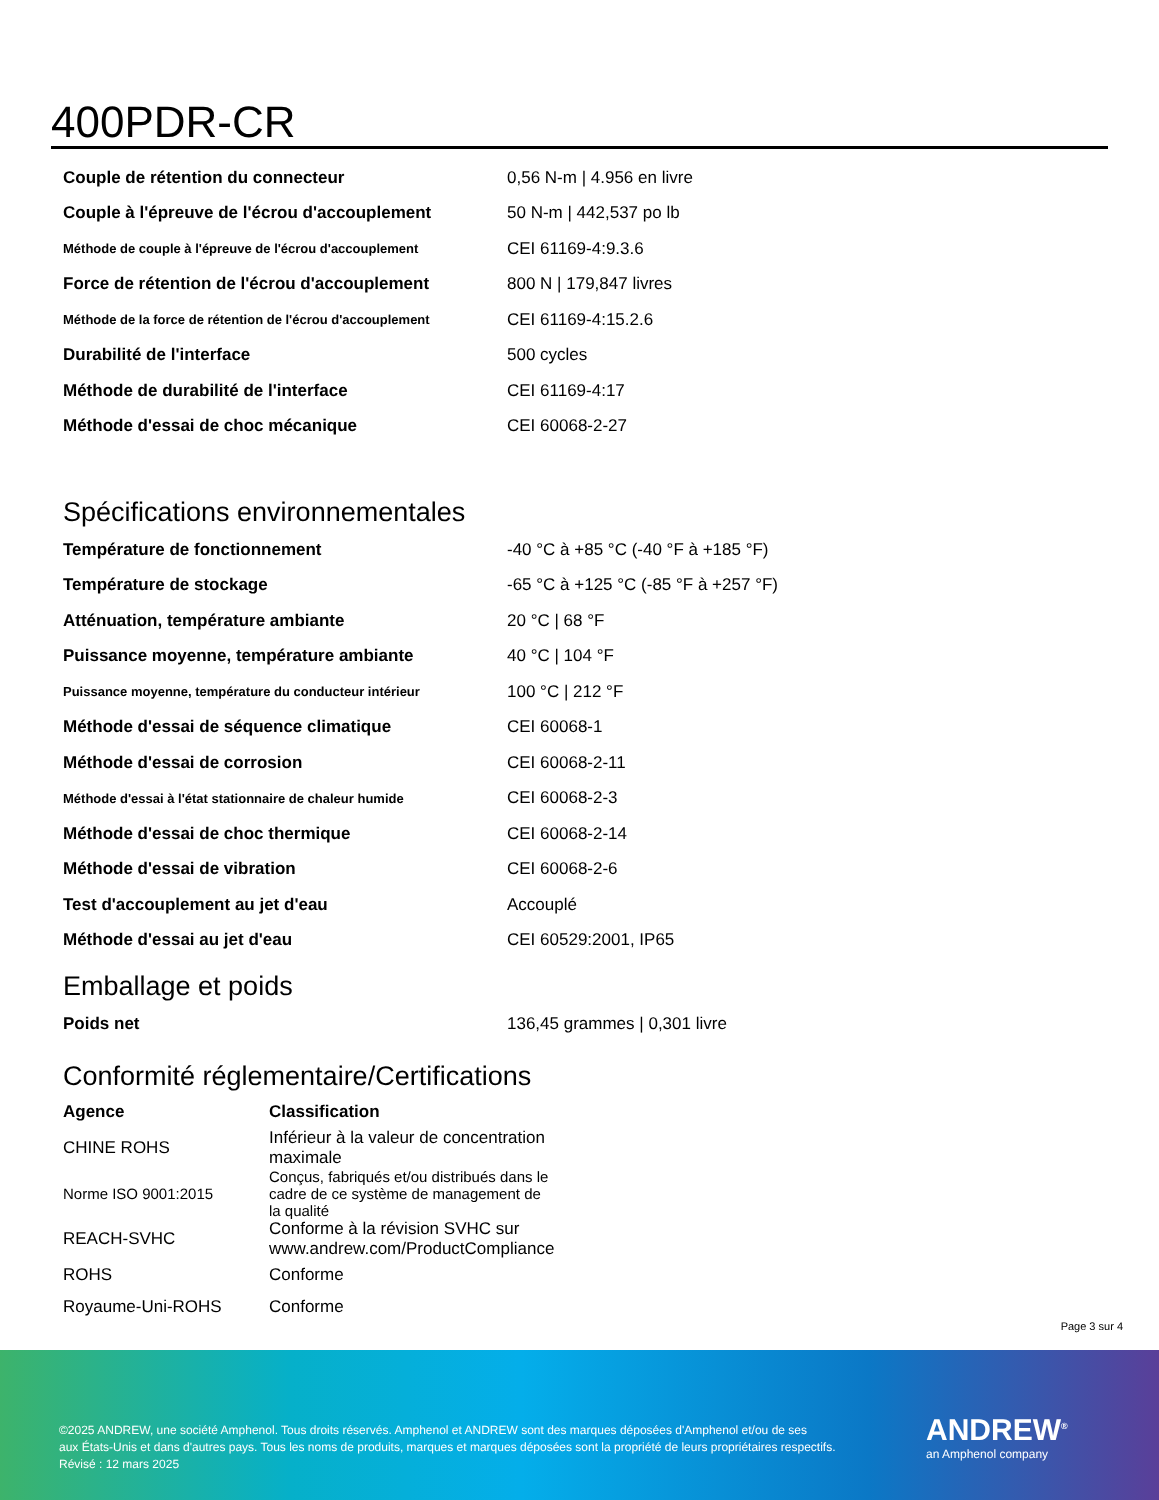400PDR-CR
| Couple de rétention du connecteur | 0,56 N-m / 4.956 en livre |
| Couple à l'épreuve de l'écrou d'accouplement | 50 N-m / 442,537 po lb |
| Méthode de couple à l'épreuve de l'écrou d'accouplement | CEI 61169-4:9.3.6 |
| Force de rétention de l'écrou d'accouplement | 800 N / 179,847 livres |
| Méthode de la force de rétention de l'écrou d'accouplement | CEI 61169-4:15.2.6 |
| Durabilité de l'interface | 500 cycles |
| Méthode de durabilité de l'interface | CEI 61169-4:17 |
| Méthode d'essai de choc mécanique | CEI 60068-2-27 |
Spécifications environnementales
| Température de fonctionnement | -40 °C à +85 °C (-40 °F à +185 °F) |
| Température de stockage | -65 °C à +125 °C (-85 °F à +257 °F) |
| Atténuation, température ambiante | 20 °C / 68 °F |
| Puissance moyenne, température ambiante | 40 °C / 104 °F |
| Puissance moyenne, température du conducteur intérieur | 100 °C / 212 °F |
| Méthode d'essai de séquence climatique | CEI 60068-1 |
| Méthode d'essai de corrosion | CEI 60068-2-11 |
| Méthode d'essai à l'état stationnaire de chaleur humide | CEI 60068-2-3 |
| Méthode d'essai de choc thermique | CEI 60068-2-14 |
| Méthode d'essai de vibration | CEI 60068-2-6 |
| Test d'accouplement au jet d'eau | Accouplé |
| Méthode d'essai au jet d'eau | CEI 60529:2001, IP65 |
Emballage et poids
| Poids net | 136,45 grammes / 0,301 livre |
Conformité réglementaire/Certifications
| Agence | Classification |
| --- | --- |
| CHINE ROHS | Inférieur à la valeur de concentration maximale |
| Norme ISO 9001:2015 | Conçus, fabriqués et/ou distribués dans le cadre de ce système de management de la qualité |
| REACH-SVHC | Conforme à la révision SVHC sur www.andrew.com/ProductCompliance |
| ROHS | Conforme |
| Royaume-Uni-ROHS | Conforme |
Page 3 sur 4
©2025 ANDREW, une société Amphenol. Tous droits réservés. Amphenol et ANDREW sont des marques déposées d'Amphenol et/ou de ses
aux États-Unis et dans d'autres pays. Tous les noms de produits, marques et marques déposées sont la propriété de leurs propriétaires respectifs.
Révisé : 12 mars 2025
ANDREW<sup>®</sup>
an Amphenol company